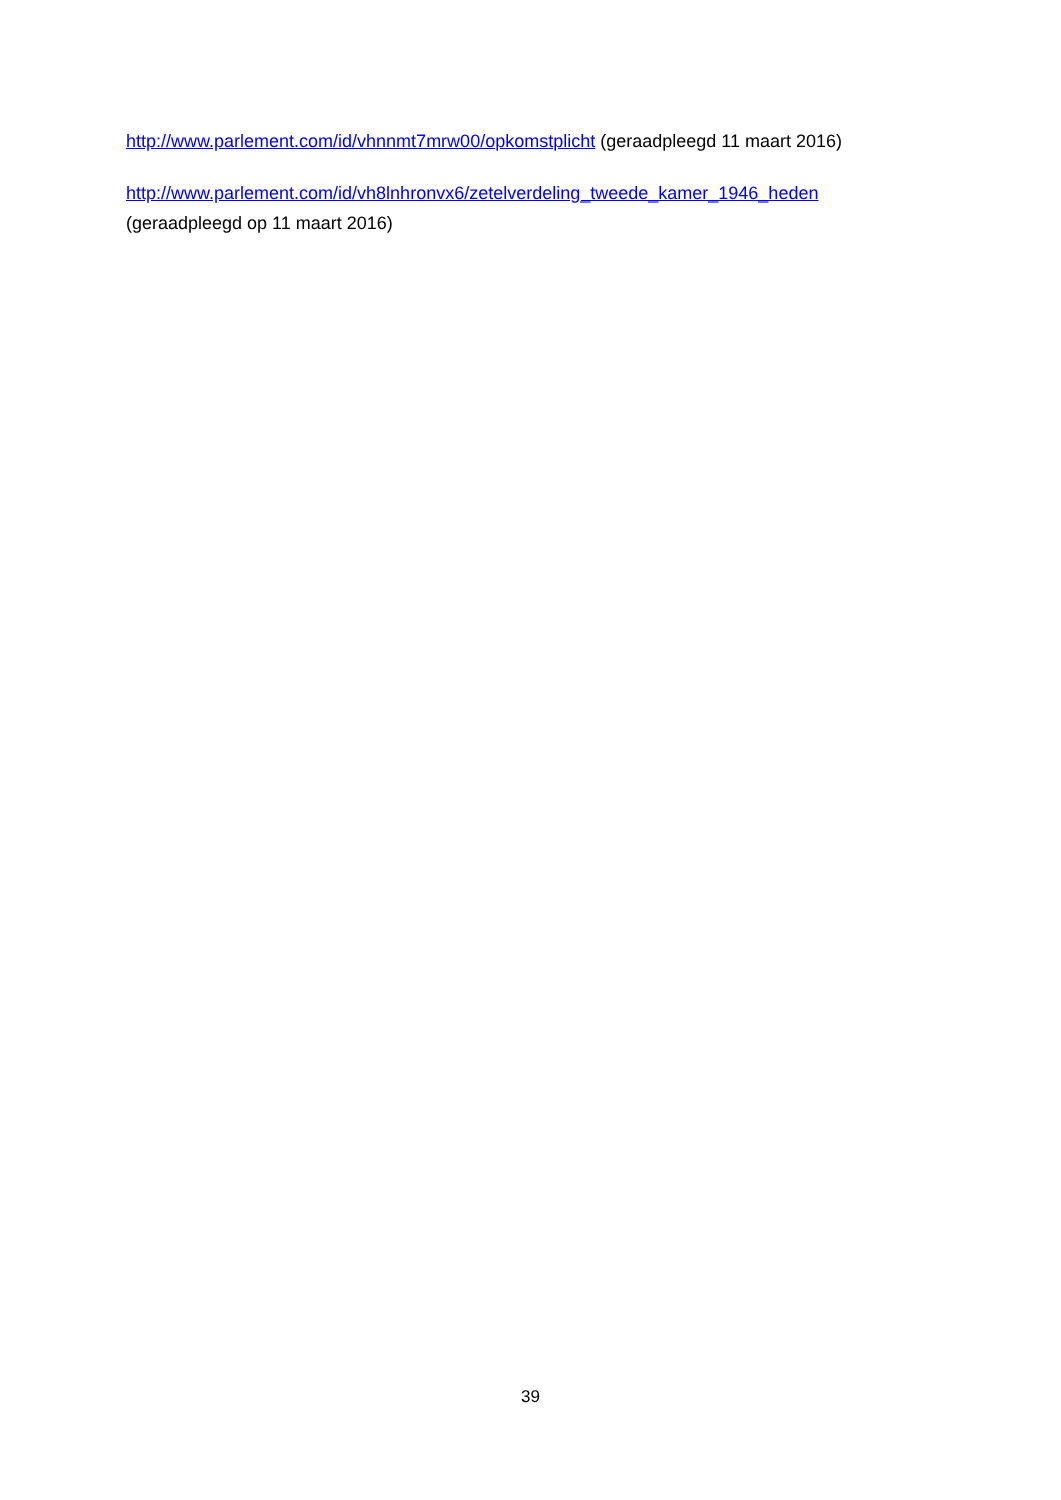http://www.parlement.com/id/vhnnmt7mrw00/opkomstplicht (geraadpleegd 11 maart 2016)
http://www.parlement.com/id/vh8lnhronvx6/zetelverdeling_tweede_kamer_1946_heden
(geraadpleegd op 11 maart 2016)
39